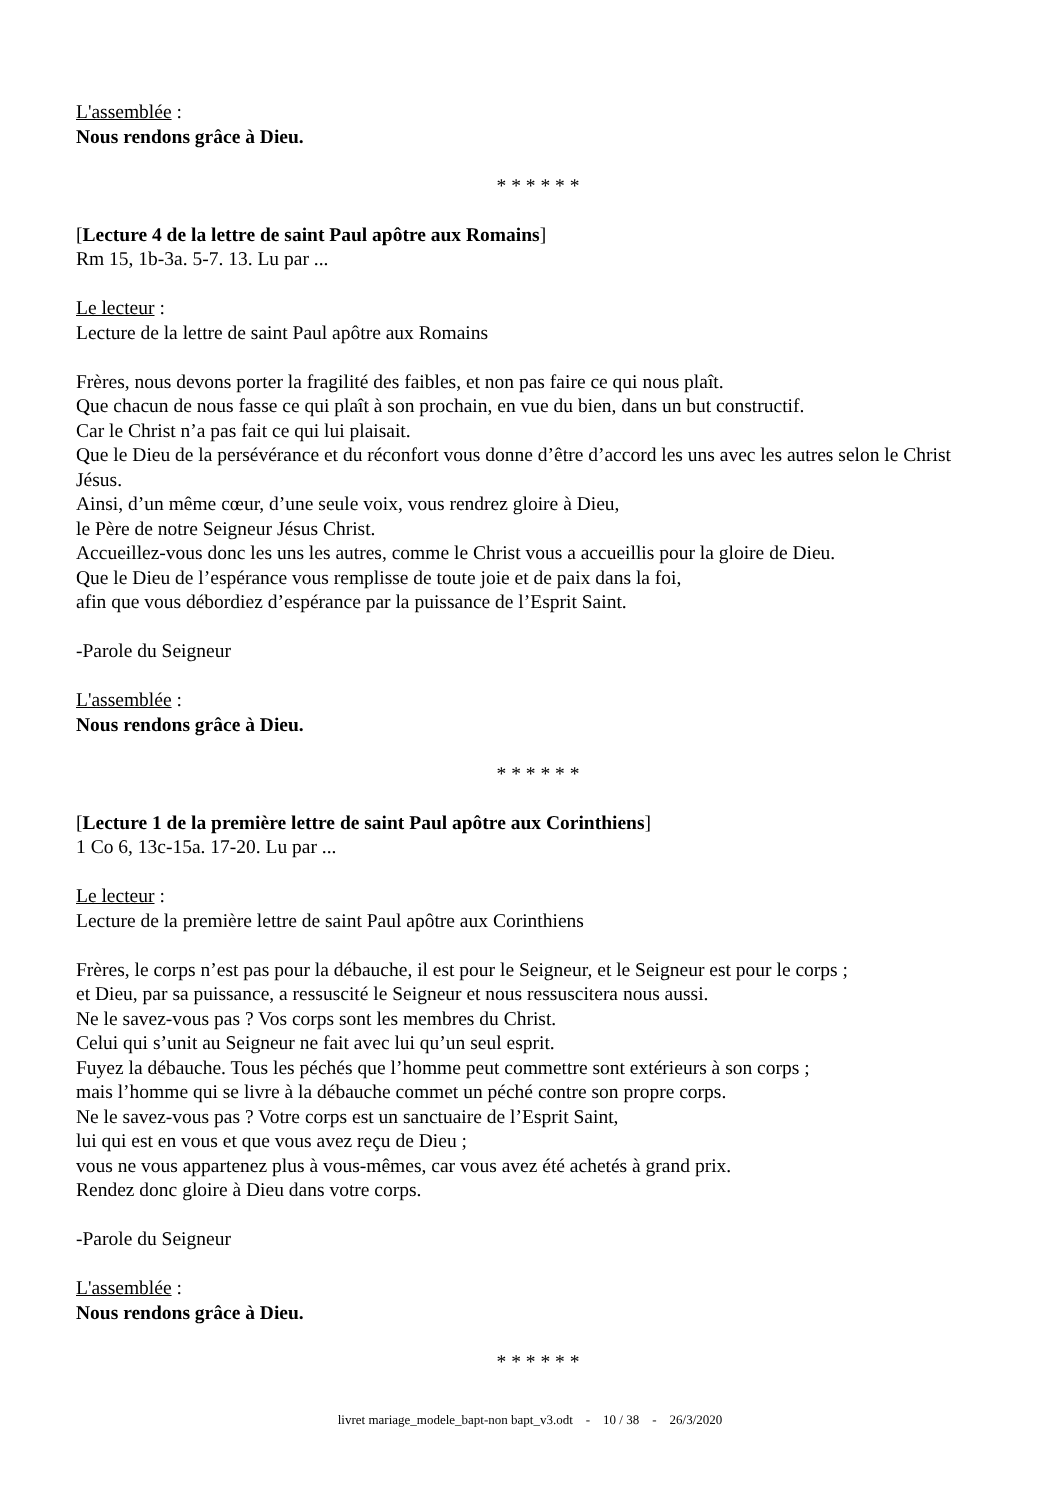L'assemblée :
Nous rendons grâce à Dieu.
* * * * * *
[Lecture 4 de la lettre de saint Paul apôtre aux Romains]
Rm 15, 1b-3a. 5-7. 13. Lu par ...
Le lecteur :
Lecture de la lettre de saint Paul apôtre aux Romains
Frères, nous devons porter la fragilité des faibles, et non pas faire ce qui nous plaît.
Que chacun de nous fasse ce qui plaît à son prochain, en vue du bien, dans un but constructif.
Car le Christ n’a pas fait ce qui lui plaisait.
Que le Dieu de la persévérance et du réconfort vous donne d’être d’accord les uns avec les autres selon le Christ Jésus.
Ainsi, d’un même cœur, d’une seule voix, vous rendrez gloire à Dieu,
le Père de notre Seigneur Jésus Christ.
Accueillez-vous donc les uns les autres, comme le Christ vous a accueillis pour la gloire de Dieu.
Que le Dieu de l’espérance vous remplisse de toute joie et de paix dans la foi,
afin que vous débordiez d’espérance par la puissance de l’Esprit Saint.
-Parole du Seigneur
L'assemblée :
Nous rendons grâce à Dieu.
* * * * * *
[Lecture 1 de la première lettre de saint Paul apôtre aux Corinthiens]
1 Co 6, 13c-15a. 17-20. Lu par ...
Le lecteur :
Lecture de la première lettre de saint Paul apôtre aux Corinthiens
Frères, le corps n’est pas pour la débauche, il est pour le Seigneur, et le Seigneur est pour le corps ;
et Dieu, par sa puissance, a ressuscité le Seigneur et nous ressuscitera nous aussi.
Ne le savez-vous pas ? Vos corps sont les membres du Christ.
Celui qui s’unit au Seigneur ne fait avec lui qu’un seul esprit.
Fuyez la débauche. Tous les péchés que l’homme peut commettre sont extérieurs à son corps ;
mais l’homme qui se livre à la débauche commet un péché contre son propre corps.
Ne le savez-vous pas ? Votre corps est un sanctuaire de l’Esprit Saint,
lui qui est en vous et que vous avez reçu de Dieu ;
vous ne vous appartenez plus à vous-mêmes, car vous avez été achetés à grand prix.
Rendez donc gloire à Dieu dans votre corps.
-Parole du Seigneur
L'assemblée :
Nous rendons grâce à Dieu.
* * * * * *
livret mariage_modele_bapt-non bapt_v3.odt - 10 / 38 - 26/3/2020